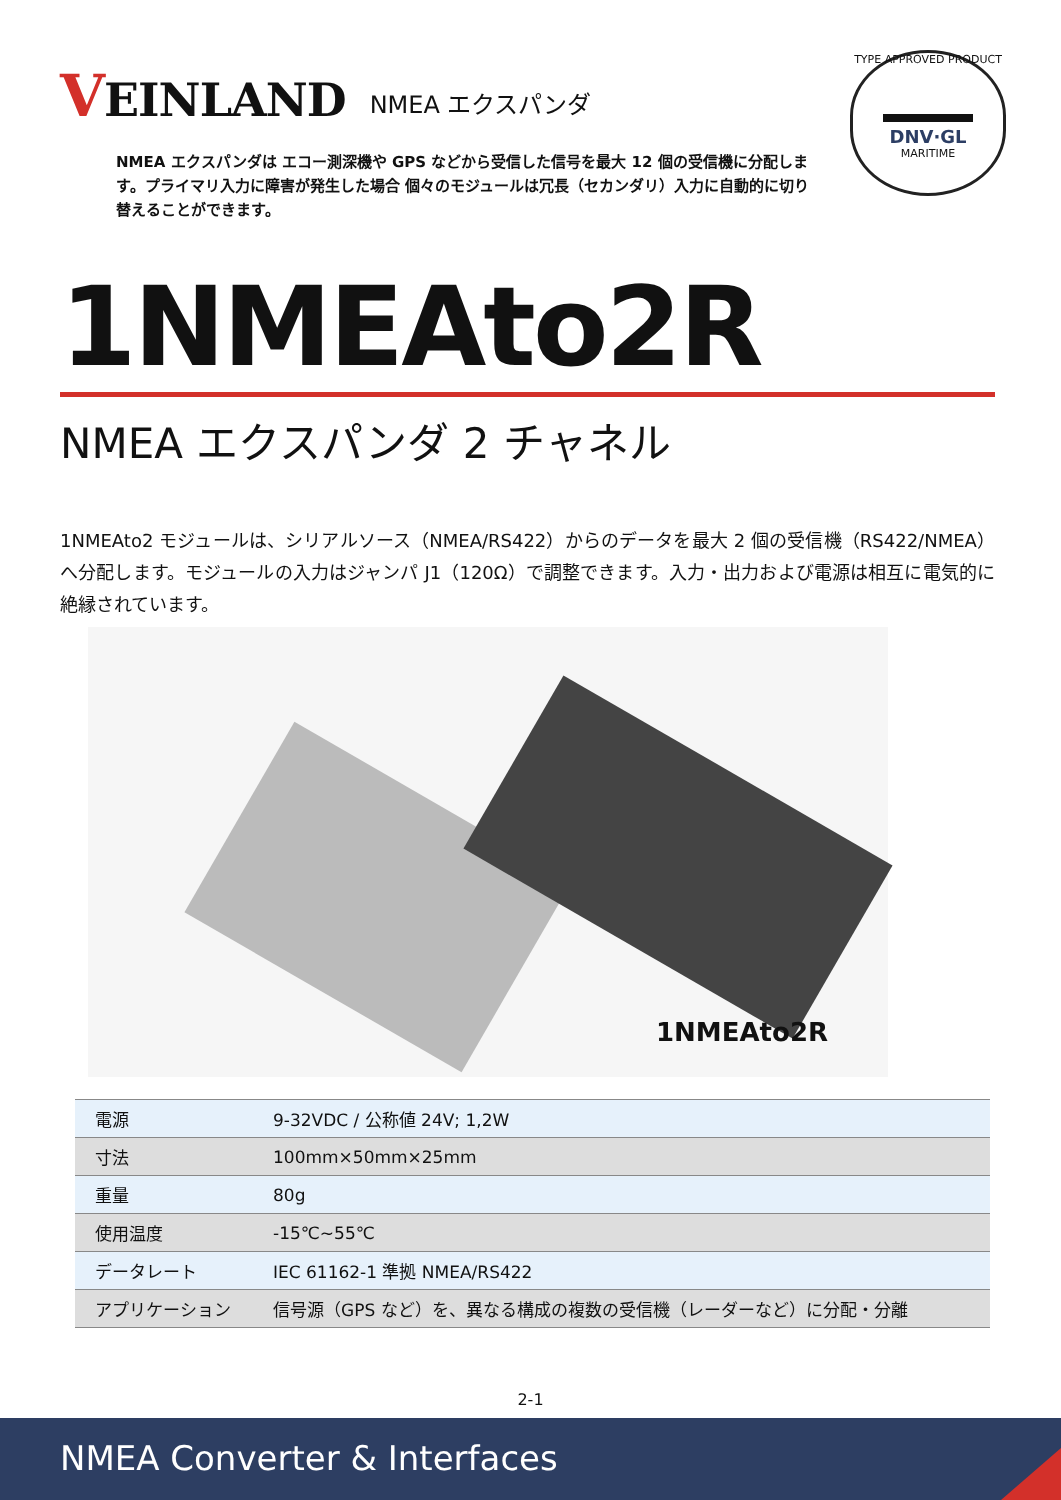VEINLAND
NMEA エクスパンダ
TYPE APPROVED PRODUCT
DNV·GL
MARITIME
NMEA エクスパンダは エコー測深機や GPS などから受信した信号を最大 12 個の受信機に分配します。プライマリ入力に障害が発生した場合 個々のモジュールは冗長（セカンダリ）入力に自動的に切り替えることができます。
1NMEAto2R
NMEA エクスパンダ 2 チャネル
1NMEAto2 モジュールは、シリアルソース（NMEA/RS422）からのデータを最大 2 個の受信機（RS422/NMEA）へ分配します。モジュールの入力はジャンパ J1（120Ω）で調整できます。入力・出力および電源は相互に電気的に絶縁されています。
1NMEAto2R
| 電源 | 9-32VDC / 公称値 24V; 1,2W |
| 寸法 | 100mm×50mm×25mm |
| 重量 | 80g |
| 使用温度 | -15℃~55℃ |
| データレート | IEC 61162-1 準拠 NMEA/RS422 |
| アプリケーション | 信号源（GPS など）を、異なる構成の複数の受信機（レーダーなど）に分配・分離 |
2-1
NMEA Converter & Interfaces